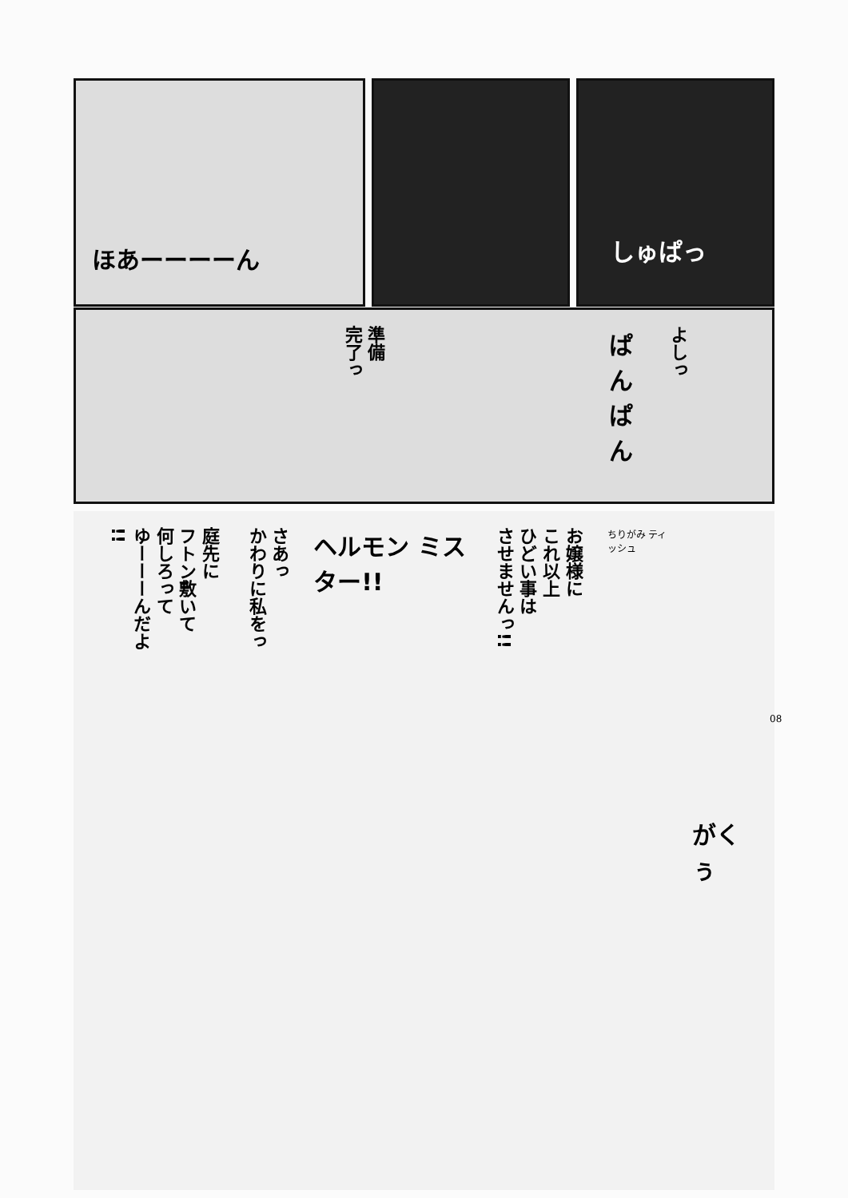ほあーーーーん
しゅぱっ
準備
完了っ
ぱん ぱん
よしっ
庭先に
フトン敷いて
何しろって
ゆーーーんだよ
!!
さあっ
かわりに私をっ
ヘルモン ミスター!!
お嬢様に
これ以上
ひどい事は
させませんっ!!
ちりがみ ティッシュ
がくぅ
08